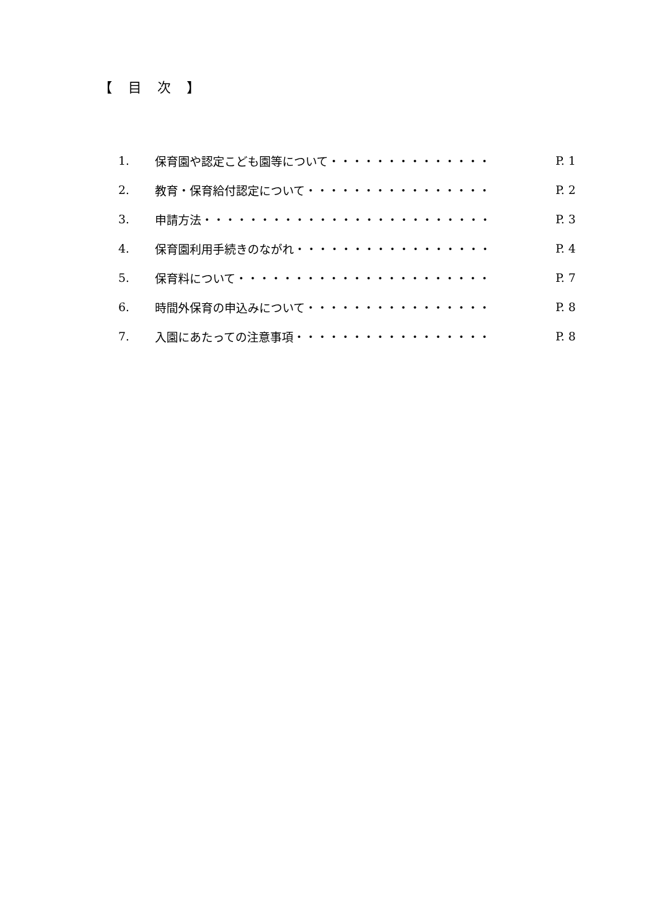【　目　次　】
1. 保育園や認定こども園等について・・・・・・・・・・・・・・ P. 1
2. 教育・保育給付認定について・・・・・・・・・・・・・・・・ P. 2
3. 申請方法・・・・・・・・・・・・・・・・・・・・・・・・・ P. 3
4. 保育園利用手続きのながれ・・・・・・・・・・・・・・・・・ P. 4
5. 保育料について・・・・・・・・・・・・・・・・・・・・・・ P. 7
6. 時間外保育の申込みについて・・・・・・・・・・・・・・・・ P. 8
7. 入園にあたっての注意事項・・・・・・・・・・・・・・・・・ P. 8